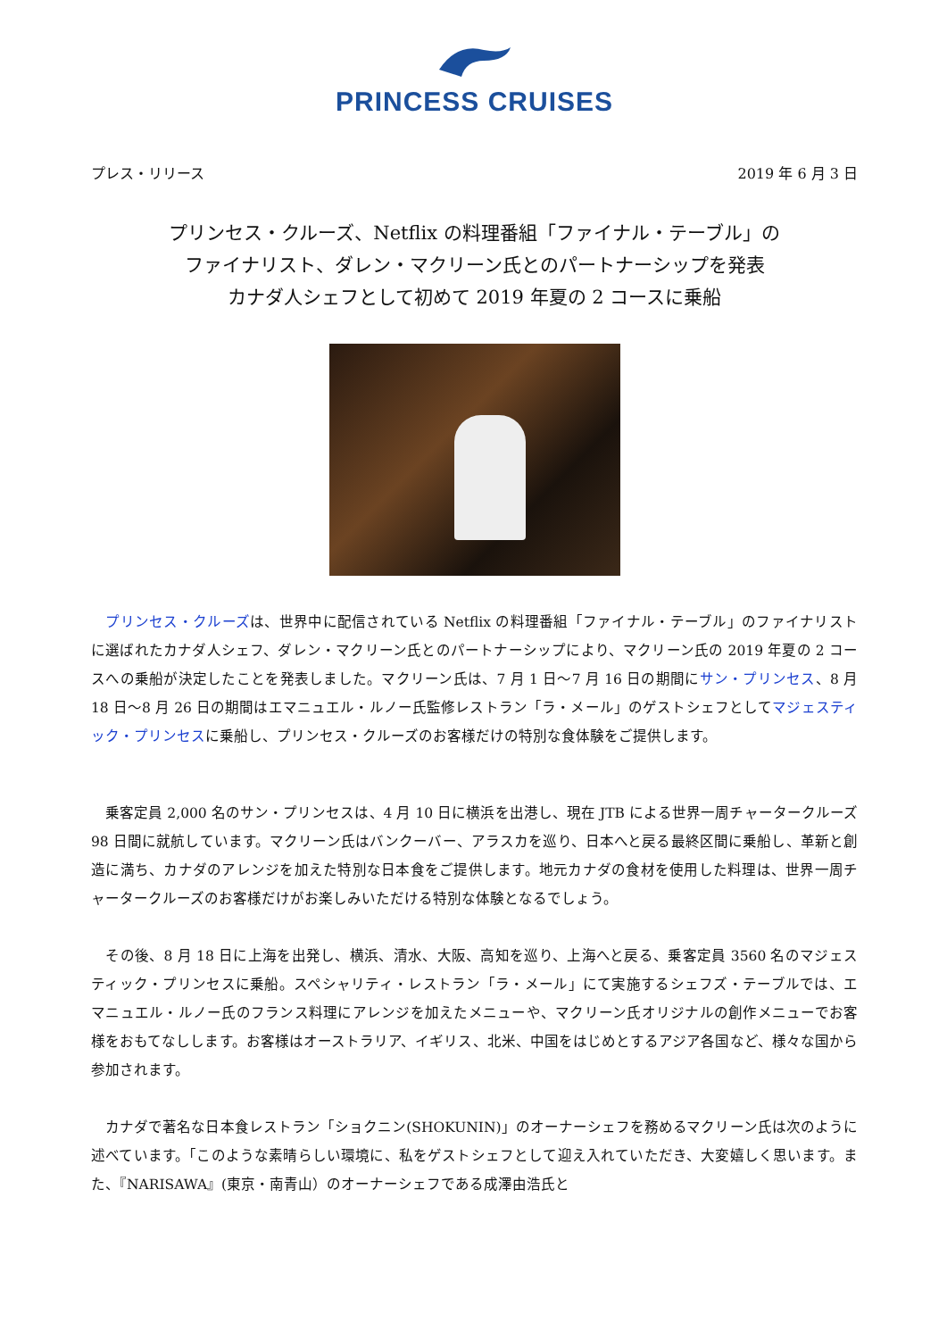PRINCESS CRUISES
プレス・リリース 2019 年 6 月 3 日
プリンセス・クルーズ、Netflix の料理番組「ファイナル・テーブル」の
ファイナリスト、ダレン・マクリーン氏とのパートナーシップを発表
カナダ人シェフとして初めて 2019 年夏の 2 コースに乗船
　プリンセス・クルーズは、世界中に配信されている Netflix の料理番組「ファイナル・テーブル」のファイナリストに選ばれたカナダ人シェフ、ダレン・マクリーン氏とのパートナーシップにより、マクリーン氏の 2019 年夏の 2 コースへの乗船が決定したことを発表しました。マクリーン氏は、7 月 1 日～7 月 16 日の期間にサン・プリンセス、8 月 18 日～8 月 26 日の期間はエマニュエル・ルノー氏監修レストラン「ラ・メール」のゲストシェフとしてマジェスティック・プリンセスに乗船し、プリンセス・クルーズのお客様だけの特別な食体験をご提供します。
　乗客定員 2,000 名のサン・プリンセスは、4 月 10 日に横浜を出港し、現在 JTB による世界一周チャータークルーズ 98 日間に就航しています。マクリーン氏はバンクーバー、アラスカを巡り、日本へと戻る最終区間に乗船し、革新と創造に満ち、カナダのアレンジを加えた特別な日本食をご提供します。地元カナダの食材を使用した料理は、世界一周チャータークルーズのお客様だけがお楽しみいただける特別な体験となるでしょう。
　その後、8 月 18 日に上海を出発し、横浜、清水、大阪、高知を巡り、上海へと戻る、乗客定員 3560 名のマジェスティック・プリンセスに乗船。スペシャリティ・レストラン「ラ・メール」にて実施するシェフズ・テーブルでは、エマニュエル・ルノー氏のフランス料理にアレンジを加えたメニューや、マクリーン氏オリジナルの創作メニューでお客様をおもてなしします。お客様はオーストラリア、イギリス、北米、中国をはじめとするアジア各国など、様々な国から参加されます。
　カナダで著名な日本食レストラン「ショクニン(SHOKUNIN)」のオーナーシェフを務めるマクリーン氏は次のように述べています。「このような素晴らしい環境に、私をゲストシェフとして迎え入れていただき、大変嬉しく思います。また、『NARISAWA』(東京・南青山）のオーナーシェフである成澤由浩氏と